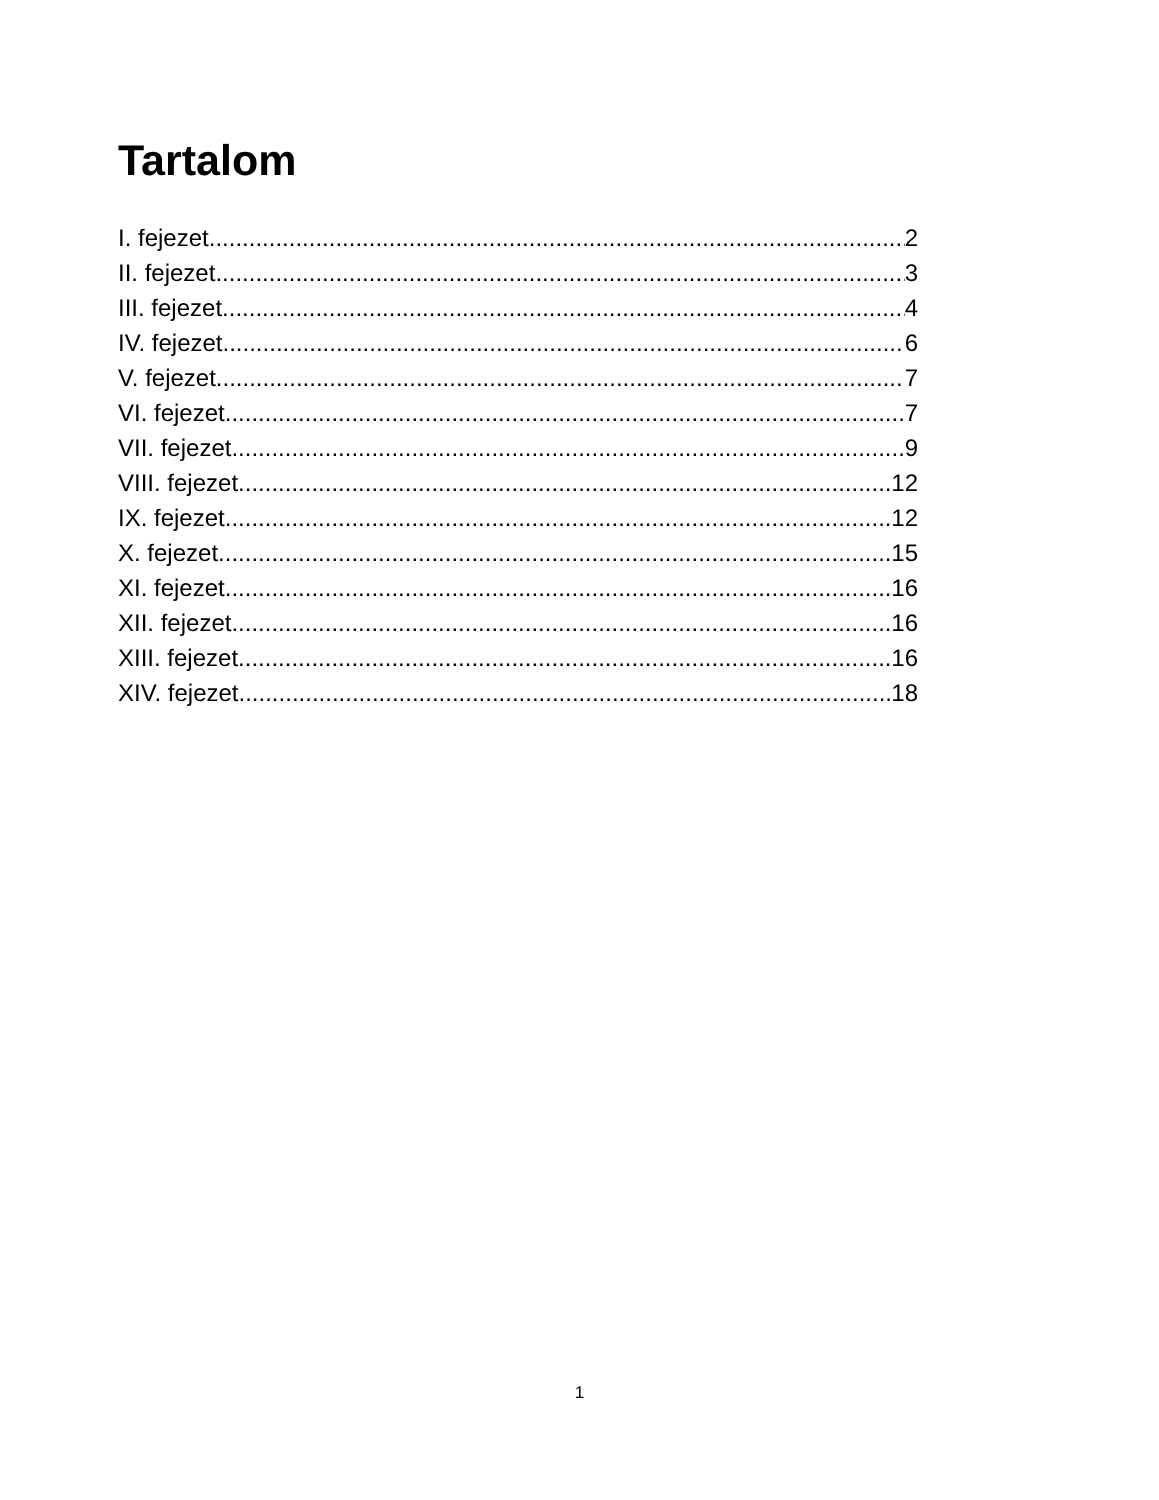Tartalom
I. fejezet 2
II. fejezet 3
III. fejezet 4
IV. fejezet 6
V. fejezet 7
VI. fejezet 7
VII. fejezet 9
VIII. fejezet 12
IX. fejezet 12
X. fejezet 15
XI. fejezet 16
XII. fejezet 16
XIII. fejezet 16
XIV. fejezet 18
1